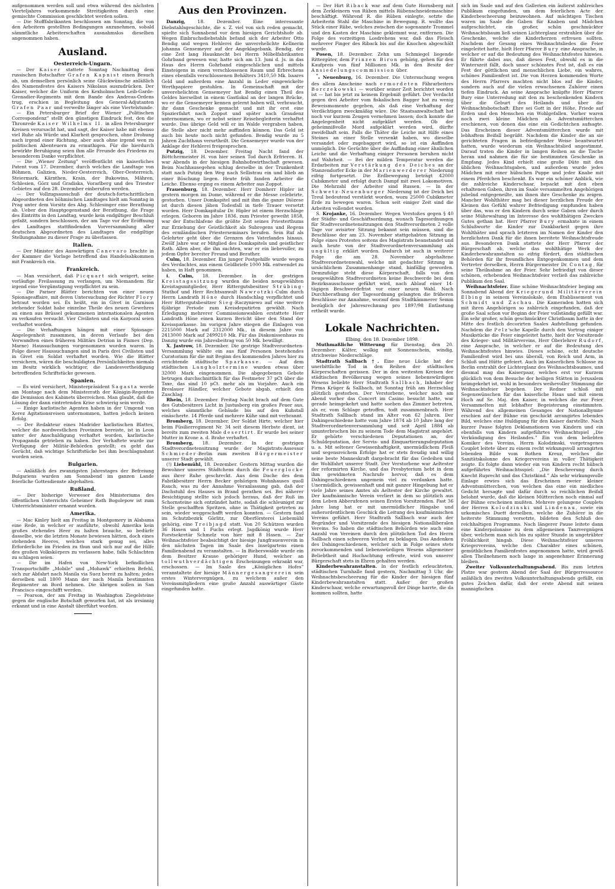aufgenommen werden soll und etwa während des nächsten Vierteljahres vorkommende Streitigkeiten durch eine gemischte Commission geschlichtet werden sollen.
— Die Stofffabrikanten beschlossen am Sonntag, die von den Arbeitern gestellten Bedingungen anzunehmen, sobald sämmtliche Arbeiterschaften ausnahmslos dieselben angenommen haben.
Ausland.
Oesterreich-Ungarn.
— Der Kaiser stattete Sonntag Nachmittag dem russischen Botschafter Grafen Kapnist einen Besuch ab, um demselben persönlich seine Glückwünsche anläßlich des Namensfestes des Kaisers Nikolaus auszudrücken. Der Kaiser, welcher die Uniform des Kexholmschen Leib-Garde-Grenadier-Regiments mit dem Bande des Andreas-Ordens trug, erschien in Begleitung des General-Adjutanten Grafen Paar und verweilte länger als eine Viertelstunde.
— Ein Petersburger Brief der Wiener „Politischen Correspondenz“ stellt den günstigen Eindruck fest, den die Thronrede Kaiser Wilhelms II. in allen Petersburger Kreisen verursacht hat, und sagt, der Kaiser habe mit ebenso viel Ruhe als Würde und Klarheit gesprochen, ohne Drohung nach irgend einer Richtung, aber auch ohne irgend wen zu politischen Abenteuern zu ermuthigen. Für die hierdurch bewirkte Beruhigung seien ihm alle Freunde des Friedens zu besonderem Danke verpflichtet.
— Die „Wiener Zeitung“ veröffentlicht ein kaiserliches Patent vom 17. Dezember, durch welches die Landtage von Böhmen, Galizien, Nieder-Oesterreich, Ober-Oesterreich, Steiermark, Kärnthen, Krain, der Bukowina, Mähren, Schlesien, Görz und Gradiska, Vorarlberg und des Triester Gebietes auf den 28. Dezember einberufen werden.
— Der Vollzugsausschuß der deutsch-fortschrittlichen Abgeordneten des böhmischen Landtages hielt am Sonntag in Prag unter dem Vorsitz des Abg. Schlesinger eine Berathung ab. Ueber den Hauptgegenstand der Berathung, die Frage des Eintritts in den Landtag, wurde kein endgiltiger Beschluß gefaßt, sondern beschlossen, der am Tage vor der Eröffnung des Landtages stattfindenden Vorversammlung aller deutschen Abgeordneten des Landtages die endgiltige Stellungnahme zu dieser Frage zu überlassen.
Italien.
— Der Minister des Auswärtigen Canevaro brachte in der Kammer die Vorlage betreffend das Handelsabkommen mit Frankreich ein.
Frankreich.
— Man versichert, daß Picquart sich weigert, seine vorläufige Freilassung zu verlangen, um Niemandem für irgend eine Vergünstigung verpflichtet zu sein.
— Die Pariser Blätter berichten von einer neuen Spionageaffaire, mit deren Untersuchung der Richter Flory betraut worden sei. Es heißt, ein in Givet in Garnison stehender Soldat habe einzelne Theile des neuen Gewehres an einen aus Brüssel gekommenen internationalen Agenten zu verkaufen versucht. Vier Civilisten und ein Korporal seien verhaftet worden.
— Die Verhaftungen hängen mit einer Spionage-Angelegenheit zusammen, in deren Verlaufe bei den Verwandten eines früheren Militärs Detrion in Fismes (Dep. Marne) Haussuchungen vorgenommen worden waren. In Folge dieser Haussuchungen sind in Paris drei Civilisten und in Givet ein Soldat verhaftet worden. Wie die Blätter versichern, wären die beschuldigten Persönlichkeiten niemals im Besitz wirklich wichtiger, die Landesvertheidigung betreffenden Schriftstücke gewesen.
Spanien.
— Es wird versichert, Ministerpräsident Sagasta werde am Montage nach dem Ministerrath der Königin-Regenten die Demission des Kabinets überreichen. Man glaubt, daß die Lösung der dann eintretenden Krise schwierig sein werde.
— Einige karlistische Agenten haben in der Umgend von Xerez Agitationsreisen unternommen, hatten jedoch keinen Erfolg.
— Der Redakteur eines Madrider karlistischen Blattes, welcher die nordwestlichen Provinzen bereiste, ist in Leon unter der Anschuldigung verhaftet worden, karlistische Propaganda getrieben zu haben. Der Verhaftete wurde zur Verfügung der Militär-Behörden gestellt; es geht das Gerücht, daß wichtige Schriftstücke bei ihm beschlagnahmt worden seien.
Bulgarien.
— Anläßlich des zwanzigsten Jahrestages der Befreiung Bulgariens wurden am Sonnabend im ganzen Lande feierliche Gottesdienste abgehalten.
Rußland.
— Der bisherige Verweser des Ministeriums des öffentlichen Unterrichts Geheimer Rath Bogolepow ist zum Unterrichtsminister ernannt worden.
Amerika.
— Mac Kinley hielt am Freitag in Montgomery in Alabama eine Rede, in welcher er ausführte, obwohl Amerika kein großes stehendes Heer zu halten brauche, so bedürfe dasselbe, wie die letzten Monate bewiesen hätten, doch eines stehenden Heeres, welches stark genug sei, alles Erforderliche im Frieden zu thun und sich nur auf die Hilfe des großen Volkskörpers zu verlassen habe, falls Schlachten zu schlagen seien.
— Die im Hafen von New-York befindlichen Transportschiffe „Mobile“ und „Mohawk“ erhielten Befehl, sich zur Abfahrt nach Manila via Suez bereit zu halten; jedes derselben soll 1800 Mann der nach Manila bestimmten Regimenter an Bord nehmen. Die übrigen sollen in San Francisco eingeschifft werden.
— Pearson, der am Freitag in Washington Ziegelsteine gegen die englische Botschaft geworfen hat, ist als irrsinnig erkannt und in eine Anstalt überführt worden.
Aus den Provinzen.
Danzig, 18. Dezember. Eine interessante Diebstahlsgeschichte, die s. Z. viel von sich reden gemacht, spielte sich Sonnabend vor dem hiesigen Gerichtshofe ab. Wegen Einbruchsdiebstahls befand sich der Arbeiter Otto Bendig und wegen Hehlerei die unverehelichte Kellnerin Johanna Gensemeyer auf der Angeklagebank. Bendig, der eine Zeit lang Hausknecht bei Herrn Möbelfabrikanten Gohrband gewesen war, hatte sich am 13. Juni d. Js. in das Haus des Herrn Gohrband eingeschlichen und mittels Einsteigens in einen verschlossenen Raum und Erbrechens eines ebenfalls verschlossenen Behälters 3410,50 Mk. baares Geld und außerdem eine Anzahl in Leder eingewickelte Werthpapiere gestohlen. In Gemeinschaft mit der unverehelichten Gensemeyer hat Bendig einen Theil des Geldes hierselbst in einem Gastlokal an der langen Brücke, wo er die Gensemeyer kennen gelernt haben will, verbraucht, ihr dann Geschenke gemacht und mit ihr erst eine Spazierfahrt nach Zoppot und später nach Graudenz unternommen, wo er nebst seiner Reisebegleiterin verhaftet wurde. Das übrige Geld will er im Walde vergraben haben, die Stelle aber nicht mehr auffinden können. Das Geld ist auch bis heute noch nicht gefunden. Bendig wurde zu 5 Jahren Zuchthaus verurtheilt. Die Gensemeyer wurde von der Anklage der Hehlerei freigesprochen.
Putzig, 18. Dezember. Freitag Nacht fand der Böttchermeister H. von hier seinen Tod durch Erfrieren. H. war Abends in der hiesigen Bahnhofswirthschaft gewesen. Beim Nachhausegehen schlug derselbe in der Trunkenheit statt nach Putzig den Weg nach Sellistrau ein und blieb an einer Böschung liegen. Heute früh fanden Arbeiter die Leiche. Ebenso erging es einem Arbeiter aus Zoppot.
Frauenburg, 18. Dezember. Herr Domherr Hipler ist gestern morgen im Dome, während er die Messe celebrirte, gestorben. Unser Domkapitel und mit ihm die ganze Diözese ist durch diesen jähen Todesfall in tiefe Trauer versetzt worden. Herr Domkapitular Dr. Hipler ist einem Herzschlage erlegen. Geboren im Jahre 1836, zum Priester geweiht 1858, war der Entschlafene die größte Zeit seines Priesterthums zur Erziehung der Geistlichkeit als Subregens und Regens des ermländischen Priesterseminars berufen. Sein Ruf als Gelehrter geht über die Grenzen des Vaterlandes hinaus. Zwölf Jahre war er Mitglied des Domkapitels und geistlicher Rath. Allen aber, die ihn suchten, war er ein liebevoller, zu jedem Opfer bereiter Freund und Berather.
Culm, 18. Dezember. Ein junger Postgehilfe wurde wegen des Verdachtes, aus einem Geldbriefe 1000 Mk. entwendet zu haben, in Haft genommen.
i. Culm, 18. Dezember. In der gestrigen Kreistagssitzung wurden die beiden neugewählten Kreistagsmitglieder, Herr Rittergutsbesitzer Strübing-Stuthof und Herr Rechtsanwalt Nawrotzki-Culm durch Herrn Landrath Höne durch Handschlag verpflichtet und Herr Rittergutsbesitzer Sieg-Raczyniewo auf eine weitere 6jährige Periode zum Kreisdeputirten gewählt. Nach Erledigung mehrerer Commissionswahlen erstattete Herr Landrath Höne einen kurzen Bericht über den Stand der Kreissparkasse. Im vorigen Jahre stiegen die Einlagen von 2215000 Mark auf 2312000 Mk., in diesem Jahre von 2413000 Mark auf 2499210 Mk. Für das Diakonissenhaus zu Danzig wurde ein Jahresbeitrag von 50 Mk. bewilligt.
X. Jastrow, 18. Dezember. Die gestrige Stadtverordneten-Versammlung wählte ein aus fünf Personen bestehendes Curatorium für die mit Beginn des kommenden Jahres hier zu errichtende städtische Sparkasse. — Auf dem städtischen Langholztermine wurden etwas über 32000 Mark eingenommen. Die abgegebenen Gebote betrugen durchschnittlich für das Festmeter 37 pCt über die Taxe, das sind 10 pCt. mehr als im Vorjahre. Auch ein Breslauer Händler, welcher Gebote abgab, erhielt den Zuschlag.
Rhein, 18. Dezember. Freitag Nacht brach auf dem Gute des Gutsbesitzers Licht in Justusberg ein großes Feuer aus, welches sämmtliche Gebäude bis auf den Kuhstall einäscherte. 14 Pferde und mehrere Kühe sind mit verbrannt.
Bromberg, 18. Dezember. Der Soldat Hirte, welcher hier beim Füsilierregiment Nr. 34 seit diesem Herbste dient, ist bereits zum zweiten Male desertirt. Er wurde bei seiner Mutter in Krone a. d. Brahe verhaftet.
Bromberg, 18. Dezember. In der gestrigen Stadtverordnetensitzung wurde der Magistrats-Assessor Schmieder-Berlin zum zweiten Bürgermeister unserer Stadt gewählt.
(!) Liebemühl, 18. Dezember. Gestern Mittag wurden die Bewohner unseres Städtchens durch die Feuerglocke aus ihrer Ruhe geschreckt. Aus dem Dache des dem Fabrikbesitzer Herrn Becker gehörigen Wohnhauses quoll Rauch, was zu der Annahme Veranlassung gab, daß der Dachstuhl des Hauses in Brand gerathen sei. Bei näherer Besichtigung stellte sich jedoch heraus, daß der Ruß im Schornsteine sich entzündet hatte, sodaß die schleunigst zur Stelle geschafften Spritzen, ohne in Thätigkeit getreten zu sein, wieder weggeschafft werden konnten. — Gestern fand im Schutzbezirk Görlitz, zur Oberförsterei Liebemühl gehörig, eine Treibjagd statt. Von 20 Schützen wurden 36 Hasen und 1 Fuchs erlegt. Jagdkönig wurde Herr Forstsekretär Schmelz von hier mit 8 Hasen. — Zur Weihnachtsfeier beabsichtigt der hiesige Jungfrauenverein in den nächsten Tagen im Saale des Inselgartens einen Familienabend zu veranstalten. — In Bieberswalde wurde ein dem Besitzer Krause gehöriger Hund, welcher an tollwuthverdächtigen Erscheinungen erkrankt war, erschossen. — Im Saale des „Königlichen Hofes“ veranstaltete der hiesige Männergesangverein sein erstes Wintervergnügen, zu welchem außer den Vereinsmitgliedern eine große Anzahl auswärtiger Gäste eingefunden hatte.
— Der Hirt Riback war auf dem Gute Hornsberg mit dem Zerkleinern von Rüben mittels Rübenschneidemaschine beschäftigt. Während R. die Rüben einlegte, setzte die Arbeiterin Stahl die Maschine in Bewegung. R. wollte das Stück einer Rübe, welches zwischen die sogenannte Trommel und den Kasten der Maschine geklemmt war, entfernen. Die Folge des vorzeitigen Losdrehens war, daß das Fleisch mehrerer Finger des Riback bis auf die Knochen abgeschält wurde.
Posen, 18. Dezember. Zehn um Schmiegel liegende Rittergüter, dem Prinzen Biron gehörig, gehen für den Kaufpreis von fünf Millionen Mk. in den Besitz der Ansiedelungscommission über.
<sup>*</sup><sub>*</sub> Neuenburg, 16. Dezember. Die Untersuchung wegen des allem Anscheine nach ermordeten Fährarbeiters Borczekowski — worüber seiner Zeit berichtet worden ist — hat bis jetzt zu keinem Ergebniß geführt. Der Verdacht gegen drei Arbeiter vom fiskalischen Bagger hat zu wenig Beweismomente gegeben, als daß eine Verhaftung der Verdächtigen zweckmäßig wäre. Die Staatsanwaltschaft hat noch vor kurzem Zeugen vernehmen lassen; doch konnte die Angelegenheit nicht aufgeklärt werden. Ob der geheimnißvolle Mord aufgeklärt werden wird, dürfte zweifelhaft sein. Falls die Thäter die Leiche mit Hilfe eines Steines an einer Stelle versenkt haben, wo dieselbe versandet oder zugebaggert wird, so ist ein Auffinden unmöglich. Die Gerüchte über die Auffindung einer ähnlichen Leiche und die Verhaftung einiger Personen beruhen nicht auf Wahrheit. — Bei der milden Temperatur werden die Erdarbeiten zur Verstärkung des Deiches an der Stanzendorfer Ecke in der Marienwerderer Niederung eifrig fortgesetzt. Die Erdbewegung beträgt 42000 Cubikmeter und erfolgt durch Dampf mit zwei Lokomotiven. Die Mehrzahl der Arbeiter sind Russen. — In der Schwetz-Neuenburger Niederung ist der Deich bei Treul bedeutend verstärkt worden, wozu 25000 Cubikmeter Erde zu bewegen waren. Schon seit einiger Zeit sind die Arbeiten vollendet worden.
S. Krojanke, 16. Dezember. Wegen Verstoßes gegen § 40 der Städte- und Geschäftsordnung, wonach Tagesordnungen für Stadtverordnetensitzungen den Stadtverordneten 2 volle Tage vor avisirter Sitzung bekannt sein müssen, sind die Beschlüsse der am 23. November stattgehabten Sitzung in Folge eines Protestes seitens des Magistrats beanstandet und auch heute von der Stadtverordnetenversammlung als ungültig erklärt worden. Dadurch ist auch in weiterer Folge die am 28. November abgehaltene Stadtverordnetenwahl, welche mit gedachter Sitzung in ursächlichem Zusammenhange stand, hinfällig geworden. Demzufolge steht diese Körperschaft, falls von den neugewählten Stadtverordneten keine Beschwerde bei dem Bezirksausschusse geführt wird, nach Ablauf einer 14-tägigen Beschwerdefrist vor einer neuen Wahl. Nach Durchberathung der Tagesordnung gelangten die früheren Beschlüsse zur Annahme, worauf dem Stadtkämmerer Semm bezüglich der Jahresrechnung pro 1897/98 Entlastung ertheilt wurde.
Lokale Nachrichten.
Elbing, den 18. Dezember 1898.
Muthmaßliche Witterung für Dienstag, den 20. Dezember: Kälter, wolkig mit Sonnenschein, windig, strichweise Niederschläge.
Stadtrath Sallbach †. Eine neue Lücke hat der unerbittliche Tod in den Reihen der städtischen Körperschaften gerissen. Der in den weitesten Kreisen der städtischen Bevölkerung wegen seines liebenswürdigen Wesens beliebte Herr Stadtrath Sallbach, Inhaber der Firma Krüger & Sallbach, ist Sonntag früh am Herzschlag plötzlich gestorben. Der Verstorbene, welcher noch am Abend vorher das Concert im Casino besucht hatte, war gerade heimgekehrt und hatte soeben das Zimmer betreten, als er, vom Schlage getroffen, todt zusammenbrach. Herr Stadtrath Sallbach stand im Alter von 62 Jahren. Der Dahingeschiedene hatte vom Jahre 1874 ab 10 Jahre lang der Stadtverordnetenversammlung und seit April 1884 ab ununterbrochen bis zu seinem Tode dem Magistrat angehört. Er gehörte verschiedenen Deputationen an, der Schuldeputation, der Servis- und Einquartierungsdeputation u. a. Mit seltener Gewissenhaftigkeit, unermüdlichem Fleiß und segensreichem Erfolge hat er stets freudig und willig seine beste Manneskraft dargebracht für das Gedeihen und die Wohlfahrt unserer Stadt. Der Verstorbene war Aeltester der reformirten Kirche, und das Presbyterium hebt in dem ihm gewidmeten Nachrufe hervor, daß es dem Dahingeschiedenen ungemein viel zu verdanken hatte. Unermüdlich, gewissenhaft und mit ganzer Hingebung hat er viele Jahre seines Amtes als Aeltester der Kirche gewaltet. Der kaufmännische Verein verliert in dem so plötzlich aus dem Leben Abberufenen seinen Ersten Vorsitzenden. Fast 36 Jahre lang hat er mit unermüdlicher Hingabe und außerordentlichem Geschick die Leitung des kaufmännischen Vereins geführt. Herr Stadtrath Sallbach war auch der Begründer und Vorsitzende des hiesigen Nationalliberalen Vereins. So haben die städtischen Behörden wie auch eine Anzahl von Vereinen durch den plötzlichen Tod des Herrn Sallbach einen schweren Verlust zu beklagen. Das Andenken des Dahingeschiedenen, welcher sich in Folge seines stets zuvorkommenden und liebenswürdigen Wesens allgemeiner Beliebtheit und Hochachtung erfreute, wird von unserer Bürgerschaft stets in Ehren gehalten werden.
Kinderbewahranstalten. In der festlich erleuchteten, städtischen Turnhalle fand gestern, Nachmittag 3 Uhr, die Weihnachtsbescheerung für die Kinder der hiesigen fünf Kinderbewahranstalten statt. Außer der großen Kinderschaar, welche erwartungsvoll der Dinge harrte, die da kommen sollten, hatte
sich im Saale und auf den Gallerien ein äußerst zahlreiches Publikum eingefunden, um dem feierlichen Acte der Kinderbescheerung beizuwohnen. Auf mächtigen Tischen waren im Saale die Gaben für Knaben und Mädchen aufgeschichtet, ein großer, schön geschmückter Weihnachtsbaum ließ seinen Lichterglanz erstrahlen über die Geschenke, welche die Kinderherzen erfreuen sollten. Nachdem der Gesang eines Weihnachtsliedes die Feier eingeleitet hatte, hielt Herr Pfarrer Bury eine Ansprache, in welcher er auf die Bedeutung des Weihnachtsfestes hinwies. Er führte dabei aus, daß dieses Fest, obwohl es in die Winterszeit fällt, doch unser schönstes Fest ist, daß es ein Fest der göttlichen und menschlichen Liebe, ein wahres, schönes Familienfest ist. Die von Herzen kommenden Worte des Herrn Pfarrers machten nicht blos auf die Kinder, sondern auch auf die vielen erwachsenen Zuhörer einen tiefen Eindruck. An seine Ansprache knüpfte Herr Pfarrer Bury eine Unterredung mit den zu beschenkenden Kindern über die Geburt des Heilands und über die Weihnachtsbotschaft: Ehre sei Gott in der Höhe, Friede auf Erden und den Menschen ein Wohlgefallen. Vorher waren noch zwei kleine Mädchen als Adventsmütterchen erschienen, von denen das eine ein Gedichtchen aufsagte. Das Erscheinen dieser Adventsmütterchen wurde mit lebhaftem Beifall begrüßt. Nachdem die Kinder die an sie gerichteten Fragen in befriedigender Weise beantwortet hatten, wurde wiederum ein Weihnachtslied angestimmt. Darauf traten die Kinder in langen Reihen an die Tische heran und nahmen die für sie bestimmten Geschenke in Empfang. Jedes Kind erhielt eine große Düte mit den üblichen Weihnachtsgaben, und außerdem wurde jedes Mädchen mit einer hübschen Puppe und jeder Knabe mit einem Pferdchen beschenkt. Es war ein schöner Anblick, wie die zahlreiche Kinderschaar, bepackt mit den eben erhaltenen Gaben, ihren im Saale versammelten Angehörigen jubelnd entgegeneilte, um ihnen ihre Geschenke zu zeigen. Mancher Wohlthäter mag bei dieser herzlichen Freude der Kleinen das Gefühl wahrer Befriedigung empfunden haben über das, was er den Kindern durch seine Gaben oder durch seine Mühewaltung im Interesse des wohlthätigen Zweckes Gutes gethan hat. Herr Pfarrer Bury ermahnte in einem Schlußworte die Kinder zur Dankbarkeit gegen ihre Wohlthäter und sprach letzteren im Namen der Kinder den herzlichsten Dank für die ihnen bereitete Weihnachtsfreude aus. Besonderen Dank stattete der Herr Pfarrer der Bürgerschaft ab, welche das wohlthätige Werk der Kinderbewahranstalten so eifrig fördert, den städtischen Behörden für ihr freundliches Entgegenkommen und dem Vertreter derselben, Herrn Bürgermeister Dr. Contag, für seine Theilnahme an der Feier. Sehr befriedigt von dieser schönen, erhebenden Weihnachtsfeier verließ das zahlreiche Publikum den Saal.
Weihnachtsfeier. Eine schöne Weihnachtsfeier beging am Sonnabend Abend der Kriegerund Militärverein Elbing in seinem Vereinslokale, dem Etablissement von Schmidt und Zachau. Die Kameraden hatten sich mit ihren Angehörigen so zahlreich eingefunden, daß der große Saal schon vor Beginn der Feier vollständig gefüllt war. Ein sehr großer, schön geschmückter Christbaum hatte in der Mitte des festlich decorirten Saales Aufstellung gefunden. Nachdem die Pelz'sche Kapelle durch den Vortrag einiger Musikstücke die Feier eingeleitet hatte, hielt der Vorsitzende des Krieger- und Militärvereins, Herr Oberlehrer Rudorf, eine Ansprache, in welcher er auf die Bedeutung des Weihnachtsfestes hinwies. Dieses schöne, echt deutsche Familienfest wird bei uns überall, von Reich und Arm, in Schloß und Hütte gefeiert. Auch im Kaiserlichen Schlosse zu Berlin erstrahlt der Lichterglanz des Weihnachtsbaumes, und diesmal mag das Kaiserpaar, welches erst vor Kurzem glücklich von dem Besuche der heiligen Stätten in Jerusalem heimgekehrt ist, wohl in besonders weihevoller Stimmung die Weihnachtsfeier begehen. Der Redner schloß mit Segenswünschen für das kaiserliche Haus und mit einem Hoch auf Se. Maj. den Kaiser, in welches die zur Feier Versammelten mit lebhafter Begeisterung einstimmten. Während des allgemeinen Gesanges der Nationalhymne erschien auf der Bühne ein geschickt arrangirtes lebendes Bild, welches eine Huldigung für den Kaiser darstellte. Nach kurzer Pause folgten Deklamationen von Kindern und ein ebenfalls von Kindern aufgeführtes Weihnachtspiel „Die Verkündigung des Heilandes.“ Ein von dem beliebten Komiker des Vereins, Herrn Kolodzinski, vorgetragenes Couplet leitete über zu einem recht wirkungsvoll arrangirten lebenden Bilde vom Rothen Kreuz, welches die Sanitätskolonne des Kriegervereins in voller Thätigkeit zeigte. Es folgte dann wieder ein von Kindern recht hübsch aufgeführtes Weihnachtsspiel: „Die Bescheerung durch Knecht Ruprecht und das Christkind.“ Als sehr wirkungsvolle Einlage erwies sich das Erscheinen zweier kleiner Adventsmütterchen, von welchen das eine ein niedliches Gedicht hersagte und dafür durch so reichlichen Beifall belohnt wurde, daß die kleinen Mütterchen noch einmal auf der Bühne erscheinen mußten. Mehrere gelungene Couplets der Herren Kolodzinski und Lindenau, sowie ein urkomisches Duett derselben, welche die Zuhörer in die heiterste Stimmung versetzte, bildeten den Schluß des reichhaltigen Programms. Nach längerer Pause leitete dann eine Kinderpolonaise zu dem allgemeinen Tanzvergnügen über, welchem man sich bis zu später Stunde in ungetrübter Fröhlichkeit hingab. Diese Weihnachtsfeier unseres Kriegervereins, welche den Charakter eines schönen, gemüthlichen Familienfestes angenommen hatte, wird gewiß allen Theilnehmern noch lange in angenehmer Erinnerung bleiben.
Zweiter Volksunterhaltungsabend. Bis zum letzten Platze war gestern Abend der Saal der Bürgerressource anläßlich des zweiten Volksunterhaltungsabends gefüllt, ein gutes Zeichen dafür, daß der erste Abend mit seinen mannigfachen